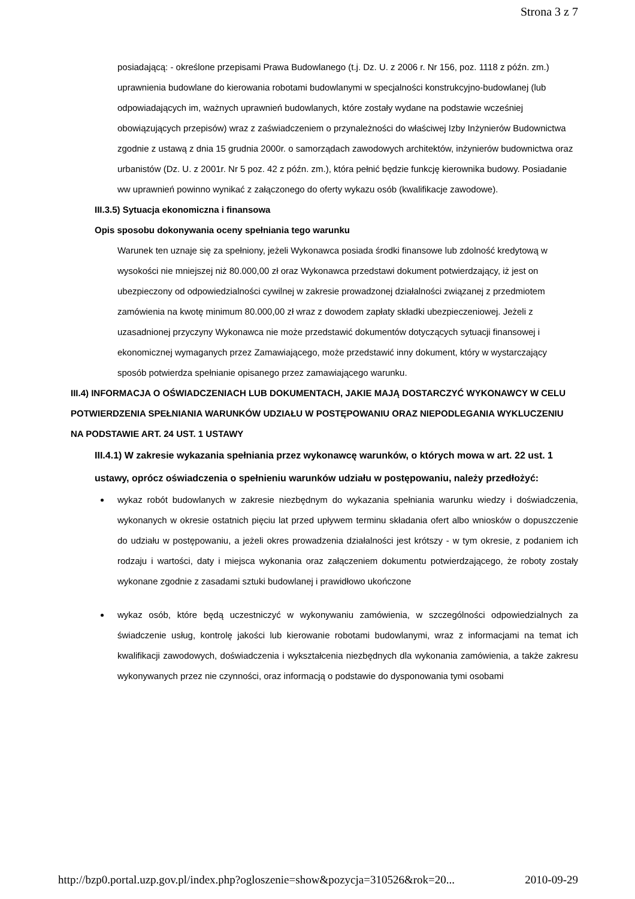Strona 3 z 7
posiadającą: - określone przepisami Prawa Budowlanego (t.j. Dz. U. z 2006 r. Nr 156, poz. 1118 z późn. zm.) uprawnienia budowlane do kierowania robotami budowlanymi w specjalności konstrukcyjno-budowlanej (lub odpowiadających im, ważnych uprawnień budowlanych, które zostały wydane na podstawie wcześniej obowiązujących przepisów) wraz z zaświadczeniem o przynależności do właściwej Izby Inżynierów Budownictwa zgodnie z ustawą z dnia 15 grudnia 2000r. o samorządach zawodowych architektów, inżynierów budownictwa oraz urbanistów (Dz. U. z 2001r. Nr 5 poz. 42 z późn. zm.), która pełnić będzie funkcję kierownika budowy. Posiadanie ww uprawnień powinno wynikać z załączonego do oferty wykazu osób (kwalifikacje zawodowe).
III.3.5) Sytuacja ekonomiczna i finansowa
Opis sposobu dokonywania oceny spełniania tego warunku
Warunek ten uznaje się za spełniony, jeżeli Wykonawca posiada środki finansowe lub zdolność kredytową w wysokości nie mniejszej niż 80.000,00 zł oraz Wykonawca przedstawi dokument potwierdzający, iż jest on ubezpieczony od odpowiedzialności cywilnej w zakresie prowadzonej działalności związanej z przedmiotem zamówienia na kwotę minimum 80.000,00 zł wraz z dowodem zapłaty składki ubezpieczeniowej. Jeżeli z uzasadnionej przyczyny Wykonawca nie może przedstawić dokumentów dotyczących sytuacji finansowej i ekonomicznej wymaganych przez Zamawiającego, może przedstawić inny dokument, który w wystarczający sposób potwierdza spełnianie opisanego przez zamawiającego warunku.
III.4) INFORMACJA O OŚWIADCZENIACH LUB DOKUMENTACH, JAKIE MAJĄ DOSTARCZYĆ WYKONAWCY W CELU POTWIERDZENIA SPEŁNIANIA WARUNKÓW UDZIAŁU W POSTĘPOWANIU ORAZ NIEPODLEGANIA WYKLUCZENIU NA PODSTAWIE ART. 24 UST. 1 USTAWY
III.4.1) W zakresie wykazania spełniania przez wykonawcę warunków, o których mowa w art. 22 ust. 1 ustawy, oprócz oświadczenia o spełnieniu warunków udziału w postępowaniu, należy przedłożyć:
wykaz robót budowlanych w zakresie niezbędnym do wykazania spełniania warunku wiedzy i doświadczenia, wykonanych w okresie ostatnich pięciu lat przed upływem terminu składania ofert albo wniosków o dopuszczenie do udziału w postępowaniu, a jeżeli okres prowadzenia działalności jest krótszy - w tym okresie, z podaniem ich rodzaju i wartości, daty i miejsca wykonania oraz załączeniem dokumentu potwierdzającego, że roboty zostały wykonane zgodnie z zasadami sztuki budowlanej i prawidłowo ukończone
wykaz osób, które będą uczestniczyć w wykonywaniu zamówienia, w szczególności odpowiedzialnych za świadczenie usług, kontrolę jakości lub kierowanie robotami budowlanymi, wraz z informacjami na temat ich kwalifikacji zawodowych, doświadczenia i wykształcenia niezbędnych dla wykonania zamówienia, a także zakresu wykonywanych przez nie czynności, oraz informacją o podstawie do dysponowania tymi osobami
http://bzp0.portal.uzp.gov.pl/index.php?ogloszenie=show&pozycja=310526&rok=20... 2010-09-29